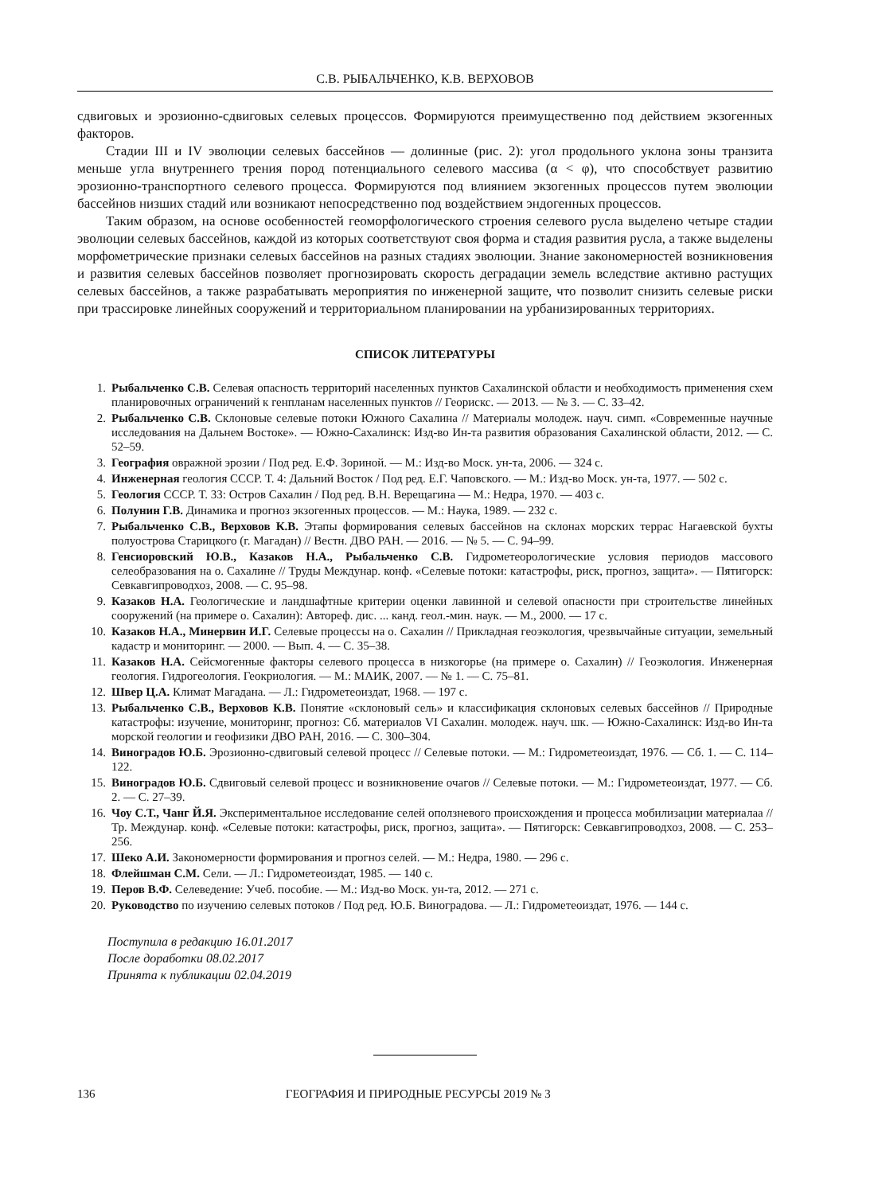С.В. РЫБАЛЬЧЕНКО, К.В. ВЕРХОВОВ
сдвиговых и эрозионно-сдвиговых селевых процессов. Формируются преимущественно под действием экзогенных факторов.
Стадии III и IV эволюции селевых бассейнов — долинные (рис. 2): угол продольного уклона зоны транзита меньше угла внутреннего трения пород потенциального селевого массива (α < φ), что способствует развитию эрозионно-транспортного селевого процесса. Формируются под влиянием экзогенных процессов путем эволюции бассейнов низших стадий или возникают непосредственно под воздействием эндогенных процессов.
Таким образом, на основе особенностей геоморфологического строения селевого русла выделено четыре стадии эволюции селевых бассейнов, каждой из которых соответствуют своя форма и стадия развития русла, а также выделены морфометрические признаки селевых бассейнов на разных стадиях эволюции. Знание закономерностей возникновения и развития селевых бассейнов позволяет прогнозировать скорость деградации земель вследствие активно растущих селевых бассейнов, а также разрабатывать мероприятия по инженерной защите, что позволит снизить селевые риски при трассировке линейных сооружений и территориальном планировании на урбанизированных территориях.
СПИСОК ЛИТЕРАТУРЫ
1. Рыбальченко С.В. Селевая опасность территорий населенных пунктов Сахалинской области и необходимость применения схем планировочных ограничений к генпланам населенных пунктов // Георискс. — 2013. — № 3. — С. 33–42.
2. Рыбальченко С.В. Склоновые селевые потоки Южного Сахалина // Материалы молодеж. науч. симп. «Современные научные исследования на Дальнем Востоке». — Южно-Сахалинск: Изд-во Ин-та развития образования Сахалинской области, 2012. — С. 52–59.
3. География овражной эрозии / Под ред. Е.Ф. Зориной. — М.: Изд-во Моск. ун-та, 2006. — 324 с.
4. Инженерная геология СССР. Т. 4: Дальний Восток / Под ред. Е.Г. Чаповского. — М.: Изд-во Моск. ун-та, 1977. — 502 с.
5. Геология СССР. Т. 33: Остров Сахалин / Под ред. В.Н. Верещагина — М.: Недра, 1970. — 403 с.
6. Полунин Г.В. Динамика и прогноз экзогенных процессов. — М.: Наука, 1989. — 232 с.
7. Рыбальченко С.В., Верховов К.В. Этапы формирования селевых бассейнов на склонах морских террас Нагаевской бухты полуострова Старицкого (г. Магадан) // Вестн. ДВО РАН. — 2016. — № 5. — С. 94–99.
8. Генсиоровский Ю.В., Казаков Н.А., Рыбальченко С.В. Гидрометеорологические условия периодов массового селеобразования на о. Сахалине // Труды Междунар. конф. «Селевые потоки: катастрофы, риск, прогноз, защита». — Пятигорск: Севкавгипроводхоз, 2008. — С. 95–98.
9. Казаков Н.А. Геологические и ландшафтные критерии оценки лавинной и селевой опасности при строительстве линейных сооружений (на примере о. Сахалин): Автореф. дис. ... канд. геол.-мин. наук. — М., 2000. — 17 с.
10. Казаков Н.А., Минервин И.Г. Селевые процессы на о. Сахалин // Прикладная геоэкология, чрезвычайные ситуации, земельный кадастр и мониторинг. — 2000. — Вып. 4. — С. 35–38.
11. Казаков Н.А. Сейсмогенные факторы селевого процесса в низкогорье (на примере о. Сахалин) // Геоэкология. Инженерная геология. Гидрогеология. Геокриология. — М.: МАИК, 2007. — № 1. — С. 75–81.
12. Швер Ц.А. Климат Магадана. — Л.: Гидрометеоиздат, 1968. — 197 с.
13. Рыбальченко С.В., Верховов К.В. Понятие «склоновый сель» и классификация склоновых селевых бассейнов // Природные катастрофы: изучение, мониторинг, прогноз: Сб. материалов VI Сахалин. молодеж. науч. шк. — Южно-Сахалинск: Изд-во Ин-та морской геологии и геофизики ДВО РАН, 2016. — С. 300–304.
14. Виноградов Ю.Б. Эрозионно-сдвиговый селевой процесс // Селевые потоки. — М.: Гидрометеоиздат, 1976. — Сб. 1. — С. 114–122.
15. Виноградов Ю.Б. Сдвиговый селевой процесс и возникновение очагов // Селевые потоки. — М.: Гидрометеоиздат, 1977. — Сб. 2. — С. 27–39.
16. Чоу С.Т., Чанг Й.Я. Экспериментальное исследование селей оползневого происхождения и процесса мобилизации материалаа // Тр. Междунар. конф. «Селевые потоки: катастрофы, риск, прогноз, защита». — Пятигорск: Севкавгипроводхоз, 2008. — С. 253–256.
17. Шеко А.И. Закономерности формирования и прогноз селей. — М.: Недра, 1980. — 296 с.
18. Флейшман С.М. Сели. — Л.: Гидрометеоиздат, 1985. — 140 с.
19. Перов В.Ф. Селеведение: Учеб. пособие. — М.: Изд-во Моск. ун-та, 2012. — 271 с.
20. Руководство по изучению селевых потоков / Под ред. Ю.Б. Виноградова. — Л.: Гидрометеоиздат, 1976. — 144 с.
Поступила в редакцию 16.01.2017
После доработки 08.02.2017
Принята к публикации 02.04.2019
136 ГЕОГРАФИЯ И ПРИРОДНЫЕ РЕСУРСЫ 2019 № 3